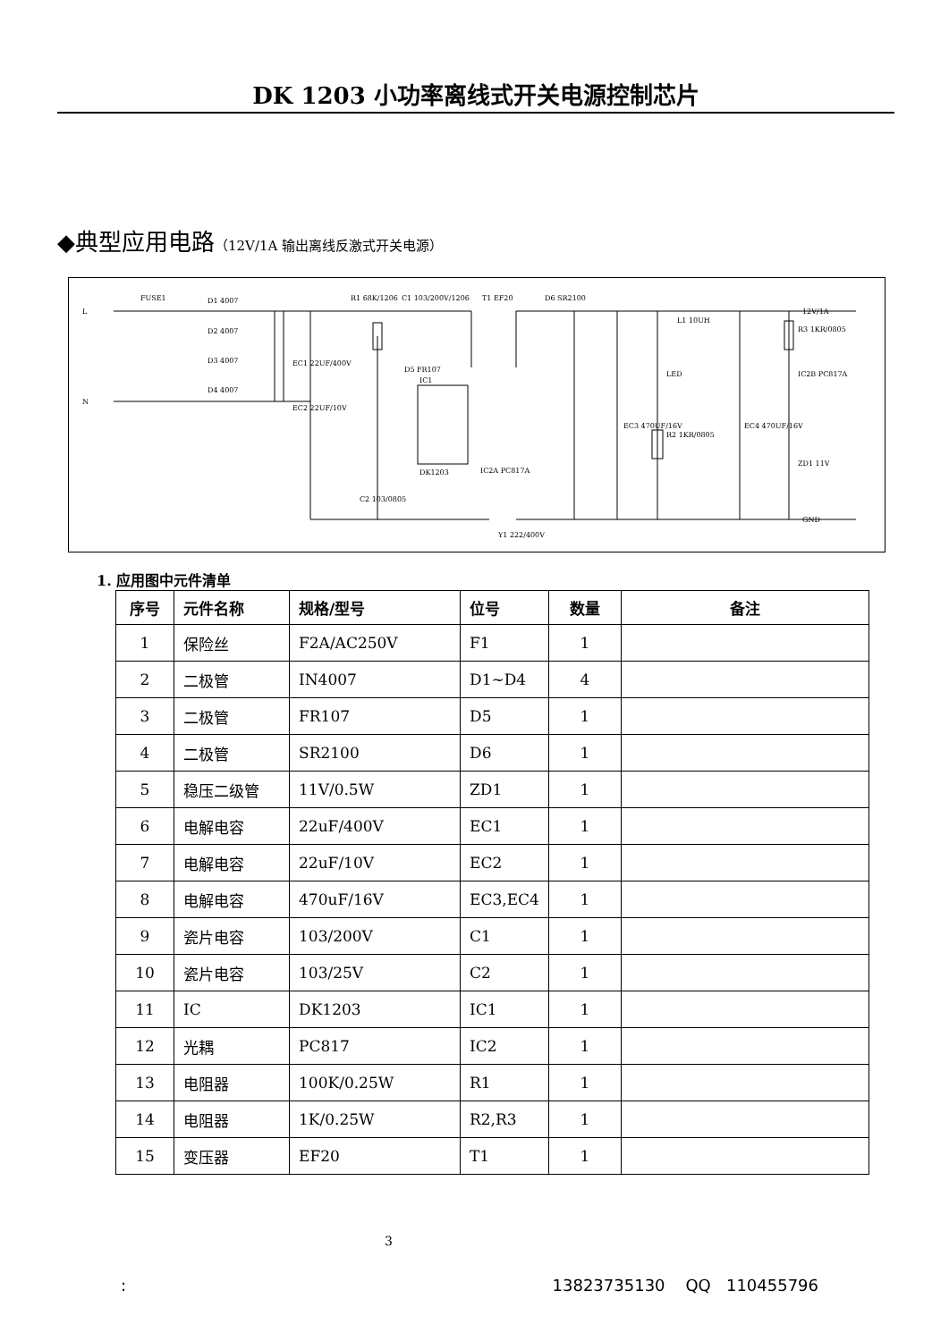DK 1203 小功率离线式开关电源控制芯片
◆典型应用电路（12V/1A 输出离线反激式开关电源）
L
N
12V/1A
GND
FUSE1
D1 4007
D2 4007
D3 4007
D4 4007
EC1 22UF/400V
EC2 22UF/10V
R1 68K/1206
C1 103/200V/1206
T1 EF20
D6 SR2100
IC1
DK1203
D5 FR107
IC2A PC817A
C2 103/0805
Y1 222/400V
L1 10UH
LED
EC3 470UF/16V
R2 1KR/0805
EC4 470UF/16V
R3 1KR/0805
IC2B PC817A
ZD1 11V
1. 应用图中元件清单
| 序号 | 元件名称 | 规格/型号 | 位号 | 数量 | 备注 |
| --- | --- | --- | --- | --- | --- |
| 1 | 保险丝 | F2A/AC250V | F1 | 1 | |
| 2 | 二极管 | IN4007 | D1~D4 | 4 | |
| 3 | 二极管 | FR107 | D5 | 1 | |
| 4 | 二极管 | SR2100 | D6 | 1 | |
| 5 | 稳压二级管 | 11V/0.5W | ZD1 | 1 | |
| 6 | 电解电容 | 22uF/400V | EC1 | 1 | |
| 7 | 电解电容 | 22uF/10V | EC2 | 1 | |
| 8 | 电解电容 | 470uF/16V | EC3,EC4 | 1 | |
| 9 | 瓷片电容 | 103/200V | C1 | 1 | |
| 10 | 瓷片电容 | 103/25V | C2 | 1 | |
| 11 | IC | DK1203 | IC1 | 1 | |
| 12 | 光耦 | PC817 | IC2 | 1 | |
| 13 | 电阻器 | 100K/0.25W | R1 | 1 | |
| 14 | 电阻器 | 1K/0.25W | R2,R3 | 1 | |
| 15 | 变压器 | EF20 | T1 | 1 | |
3
: 13823735130 QQ 110455796